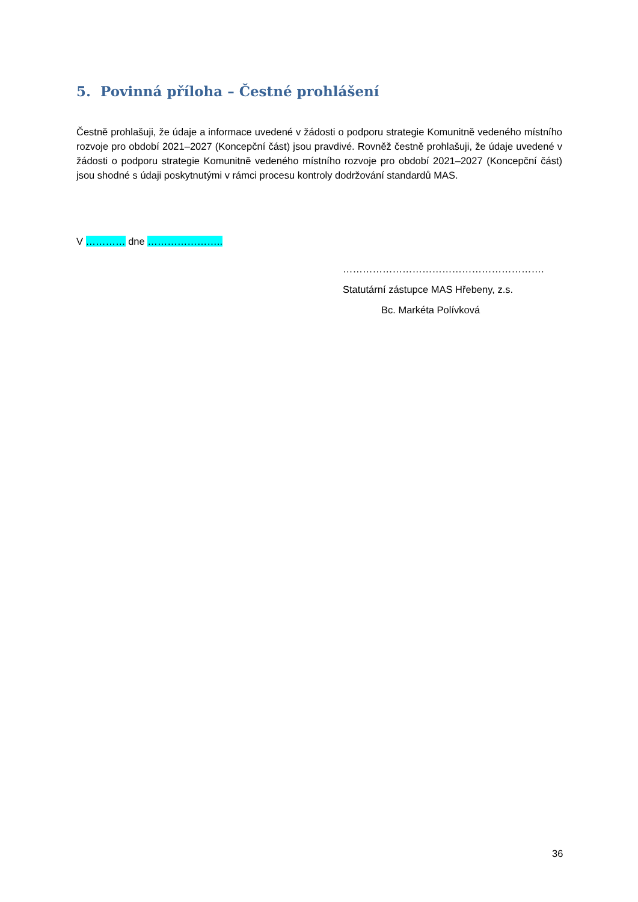5. Povinná příloha – Čestné prohlášení
Čestně prohlašuji, že údaje a informace uvedené v žádosti o podporu strategie Komunitně vedeného místního rozvoje pro období 2021–2027 (Koncepční část) jsou pravdivé. Rovněž čestně prohlašuji, že údaje uvedené v žádosti o podporu strategie Komunitně vedeného místního rozvoje pro období 2021–2027 (Koncepční část) jsou shodné s údaji poskytnutými v rámci procesu kontroly dodržování standardů MAS.
V ………… dne …………………..
…………………………………………………….
Statutární zástupce MAS Hřebeny, z.s.
Bc. Markéta Polívková
36